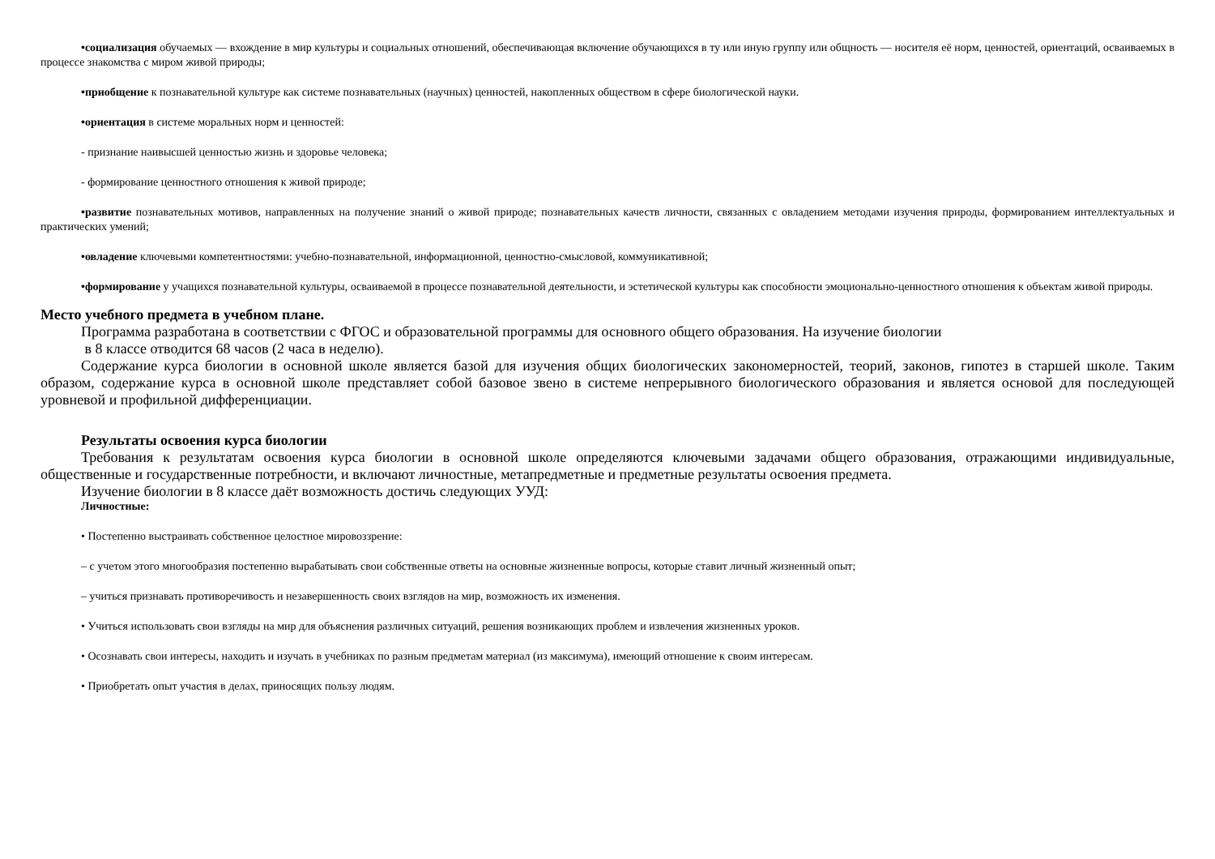•социализация обучаемых — вхождение в мир культуры и социальных отношений, обеспечивающая включение обучающихся в ту или иную группу или общность — носителя её норм, ценностей, ориентаций, осваиваемых в процессе знакомства с миром живой природы;
•приобщение к познавательной культуре как системе познавательных (научных) ценностей, накопленных обществом в сфере биологической науки.
•ориентация в системе моральных норм и ценностей:
- признание наивысшей ценностью жизнь и здоровье человека;
- формирование ценностного отношения к живой природе;
•развитие познавательных мотивов, направленных на получение знаний о живой природе; познавательных качеств личности, связанных с овладением методами изучения природы, формированием интеллектуальных и практических умений;
•овладение ключевыми компетентностями: учебно-познавательной, информационной, ценностно-смысловой, коммуникативной;
•формирование у учащихся познавательной культуры, осваиваемой в процессе познавательной деятельности, и эстетической культуры как способности эмоционально-ценностного отношения к объектам живой природы.
Место учебного предмета в учебном плане.
Программа разработана в соответствии с ФГОС и образовательной программы для основного общего образования. На изучение биологии
в 8 классе отводится 68 часов (2 часа в неделю).
Содержание курса биологии в основной школе является базой для изучения общих биологических закономерностей, теорий, законов, гипотез в старшей школе. Таким образом, содержание курса в основной школе представляет собой базовое звено в системе непрерывного биологического образования и является основой для последующей уровневой и профильной дифференциации.
Результаты освоения курса биологии
Требования к результатам освоения курса биологии в основной школе определяются ключевыми задачами общего образования, отражающими индивидуальные, общественные и государственные потребности, и включают личностные, метапредметные и предметные результаты освоения предмета.
Изучение биологии в 8 классе даёт возможность достичь следующих УУД:
Личностные:
• Постепенно выстраивать собственное целостное мировоззрение:
– с учетом этого многообразия постепенно вырабатывать свои собственные ответы на основные жизненные вопросы, которые ставит личный жизненный опыт;
– учиться признавать противоречивость и незавершенность своих взглядов на мир, возможность их изменения.
• Учиться использовать свои взгляды на мир для объяснения различных ситуаций, решения возникающих проблем и извлечения жизненных уроков.
• Осознавать свои интересы, находить и изучать в учебниках по разным предметам материал (из максимума), имеющий отношение к своим интересам.
• Приобретать опыт участия в делах, приносящих пользу людям.